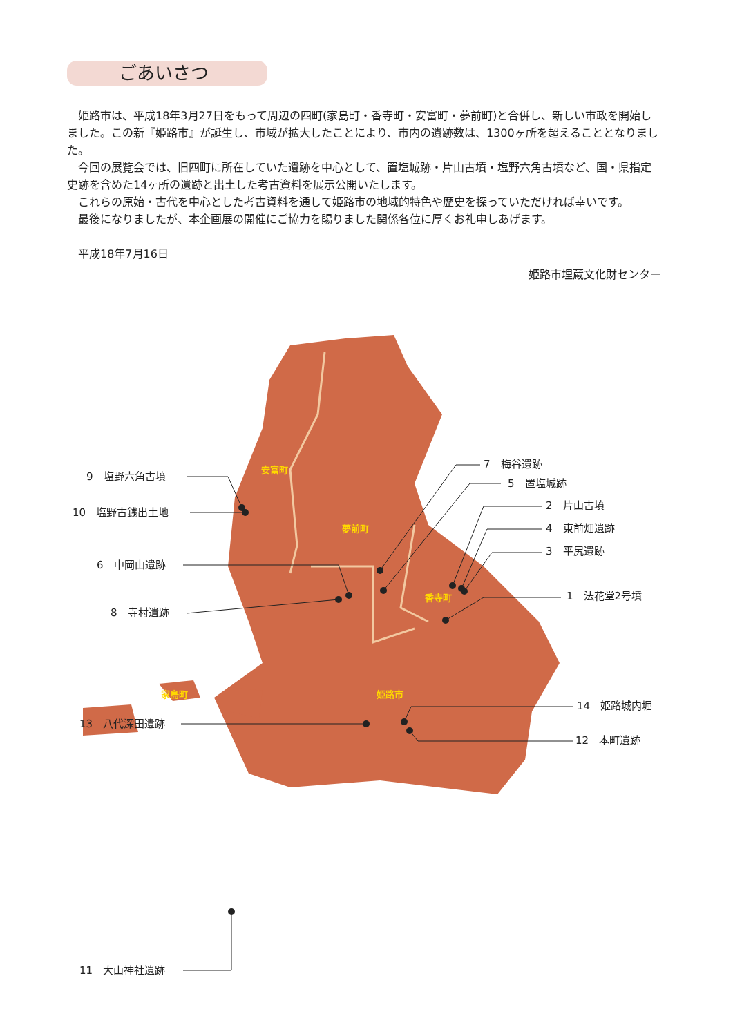ごあいさつ
姫路市は、平成18年3月27日をもって周辺の四町(家島町・香寺町・安富町・夢前町)と合併し、新しい市政を開始しました。この新『姫路市』が誕生し、市域が拡大したことにより、市内の遺跡数は、1300ヶ所を超えることとなりました。
今回の展覧会では、旧四町に所在していた遺跡を中心として、置塩城跡・片山古墳・塩野六角古墳など、国・県指定史跡を含めた14ヶ所の遺跡と出土した考古資料を展示公開いたします。
これらの原始・古代を中心とした考古資料を通して姫路市の地域的特色や歴史を探っていただければ幸いです。
最後になりましたが、本企画展の開催にご協力を賜りました関係各位に厚くお礼申しあげます。
平成18年7月16日
姫路市埋蔵文化財センター
安富町
夢前町
香寺町
姫路市
家島町
9　塩野六角古墳
10　塩野古銭出土地
6　中岡山遺跡
8　寺村遺跡
13　八代深田遺跡
11　大山神社遺跡
7　梅谷遺跡
5　置塩城跡
2　片山古墳
4　東前畑遺跡
3　平尻遺跡
1　法花堂2号墳
14　姫路城内堀
12　本町遺跡